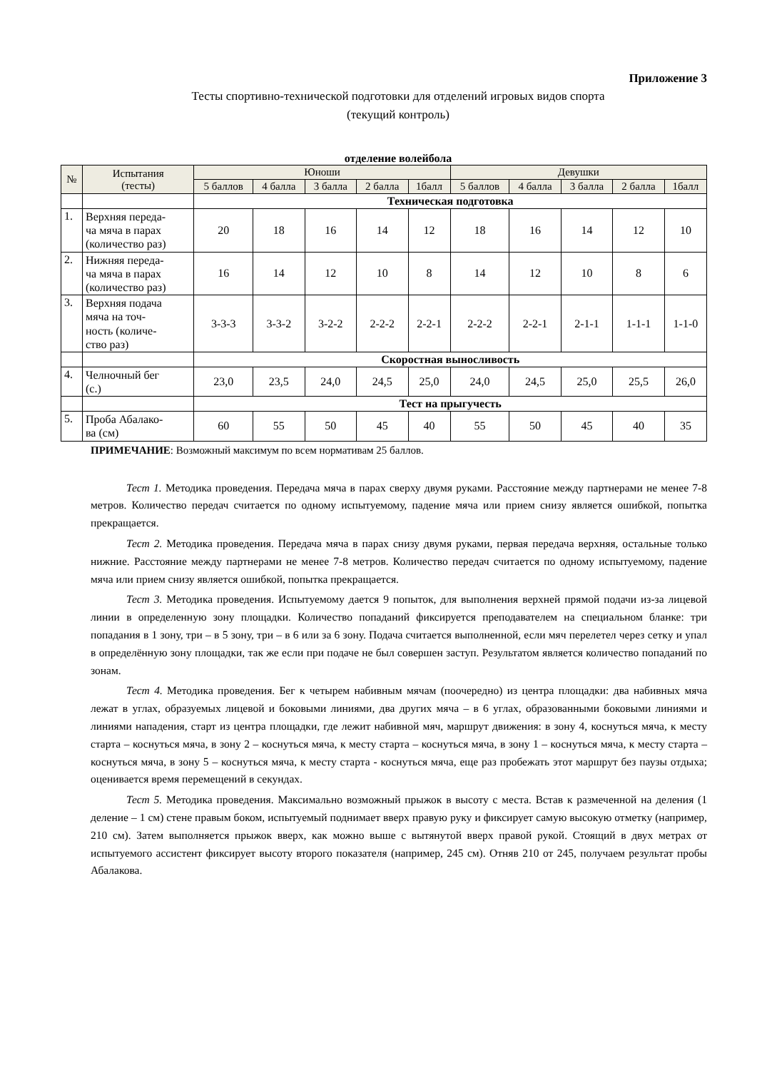Приложение 3
Тесты спортивно-технической подготовки для отделений игровых видов спорта
(текущий контроль)
отделение волейбола
| № | Испытания (тесты) | Юноши | | | | | Девушки | | | | |
| --- | --- | --- | --- | --- | --- | --- | --- | --- | --- | --- | --- |
| | | 5 баллов | 4 балла | 3 балла | 2 балла | 1балл | 5 баллов | 4 балла | 3 балла | 2 балла | 1балл |
| | | Техническая подготовка | | | | | | | | | |
| 1. | Верхняя переда- ча мяча в парах (количество раз) | 20 | 18 | 16 | 14 | 12 | 18 | 16 | 14 | 12 | 10 |
| 2. | Нижняя переда- ча мяча в парах (количество раз) | 16 | 14 | 12 | 10 | 8 | 14 | 12 | 10 | 8 | 6 |
| 3. | Верхняя подача мяча на точ- ность (количе- ство раз) | 3-3-3 | 3-3-2 | 3-2-2 | 2-2-2 | 2-2-1 | 2-2-2 | 2-2-1 | 2-1-1 | 1-1-1 | 1-1-0 |
| | | Скоростная выносливость | | | | | | | | | |
| 4. | Челночный бег (с.) | 23,0 | 23,5 | 24,0 | 24,5 | 25,0 | 24,0 | 24,5 | 25,0 | 25,5 | 26,0 |
| | | Тест на прыгучесть | | | | | | | | | |
| 5. | Проба Абалако- ва (см) | 60 | 55 | 50 | 45 | 40 | 55 | 50 | 45 | 40 | 35 |
ПРИМЕЧАНИЕ: Возможный максимум по всем нормативам 25 баллов.
Тест 1. Методика проведения. Передача мяча в парах сверху двумя руками. Расстояние между партнерами не менее 7-8 метров. Количество передач считается по одному испытуемому, падение мяча или прием снизу является ошибкой, попытка прекращается.
Тест 2. Методика проведения. Передача мяча в парах снизу двумя руками, первая передача верхняя, остальные только нижние. Расстояние между партнерами не менее 7-8 метров. Количество передач считается по одному испытуемому, падение мяча или прием снизу является ошибкой, попытка прекращается.
Тест 3. Методика проведения. Испытуемому дается 9 попыток, для выполнения верхней прямой подачи из-за лицевой линии в определенную зону площадки. Количество попаданий фиксируется преподавателем на специальном бланке: три попадания в 1 зону, три – в 5 зону, три – в 6 или за 6 зону. Подача считается выполненной, если мяч перелетел через сетку и упал в определённую зону площадки, так же если при подаче не был совершен заступ. Результатом является количество попаданий по зонам.
Тест 4. Методика проведения. Бег к четырем набивным мячам (поочередно) из центра площадки: два набивных мяча лежат в углах, образуемых лицевой и боковыми линиями, два других мяча – в 6 углах, образованными боковыми линиями и линиями нападения, старт из центра площадки, где лежит набивной мяч, маршрут движения: в зону 4, коснуться мяча, к месту старта – коснуться мяча, в зону 2 – коснуться мяча, к месту старта – коснуться мяча, в зону 1 – коснуться мяча, к месту старта – коснуться мяча, в зону 5 – коснуться мяча, к месту старта - коснуться мяча, еще раз пробежать этот маршрут без паузы отдыха; оценивается время перемещений в секундах.
Тест 5. Методика проведения. Максимально возможный прыжок в высоту с места. Встав к размеченной на деления (1 деление – 1 см) стене правым боком, испытуемый поднимает вверх правую руку и фиксирует самую высокую отметку (например, 210 см). Затем выполняется прыжок вверх, как можно выше с вытянутой вверх правой рукой. Стоящий в двух метрах от испытуемого ассистент фиксирует высоту второго показателя (например, 245 см). Отняв 210 от 245, получаем результат пробы Абалакова.